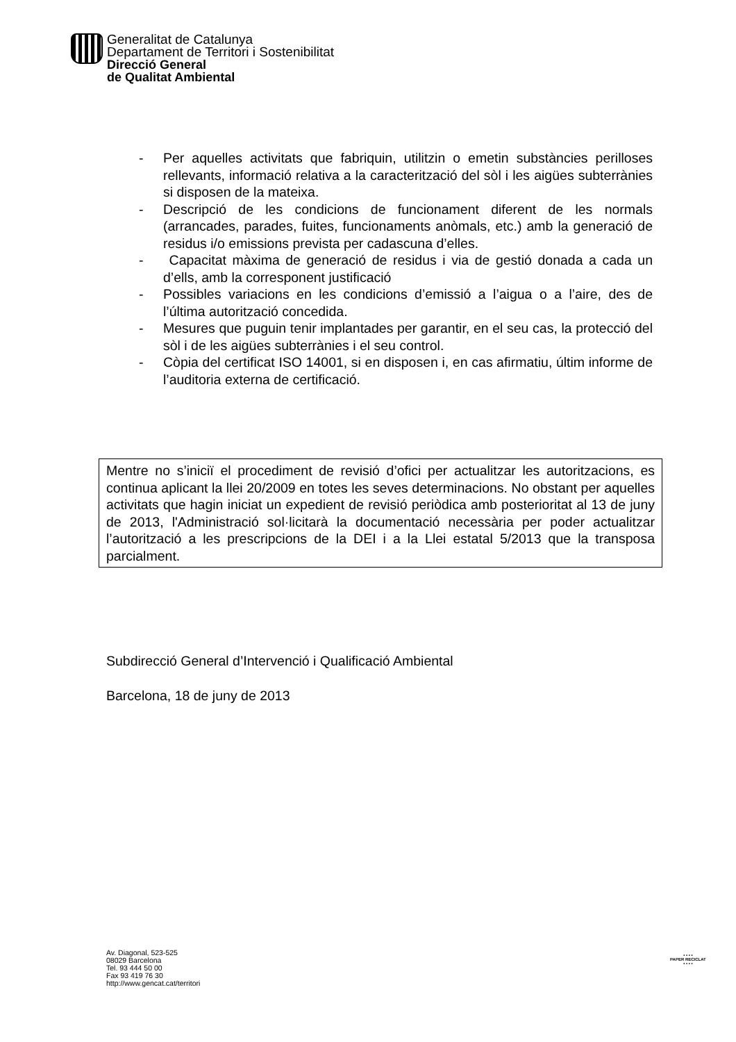Generalitat de Catalunya
Departament de Territori i Sostenibilitat
Direcció General
de Qualitat Ambiental
- Per aquelles activitats que fabriquin, utilitzin o emetin substàncies perilloses rellevants, informació relativa a la caracterització del sòl i les aigües subterrànies si disposen de la mateixa.
- Descripció de les condicions de funcionament diferent de les normals (arrancades, parades, fuites, funcionaments anòmals, etc.) amb la generació de residus i/o emissions prevista per cadascuna d’elles.
- Capacitat màxima de generació de residus i via de gestió donada a cada un d’ells, amb la corresponent justificació
- Possibles variacions en les condicions d’emissió a l’aigua o a l’aire, des de l’última autorització concedida.
- Mesures que puguin tenir implantades per garantir, en el seu cas, la protecció del sòl i de les aigües subterrànies i el seu control.
- Còpia del certificat ISO 14001, si en disposen i, en cas afirmatiu, últim informe de l’auditoria externa de certificació.
Mentre no s’iniciï el procediment de revisió d’ofici per actualitzar les autoritzacions, es continua aplicant la llei 20/2009 en totes les seves determinacions. No obstant per aquelles activitats que hagin iniciat un expedient de revisió periòdica amb posterioritat al 13 de juny de 2013, l'Administració sol·licitarà la documentació necessària per poder actualitzar l’autorització a les prescripcions de la DEI i a la Llei estatal 5/2013 que la transposa parcialment.
Subdirecció General d’Intervenció i Qualificació Ambiental
Barcelona, 18 de juny de 2013
Av. Diagonal, 523-525
08029 Barcelona
Tel. 93 444 50 00
Fax 93 419 76 30
http://www.gencat.cat/territori
• • • •
PAPER RECICLAT
• • • •